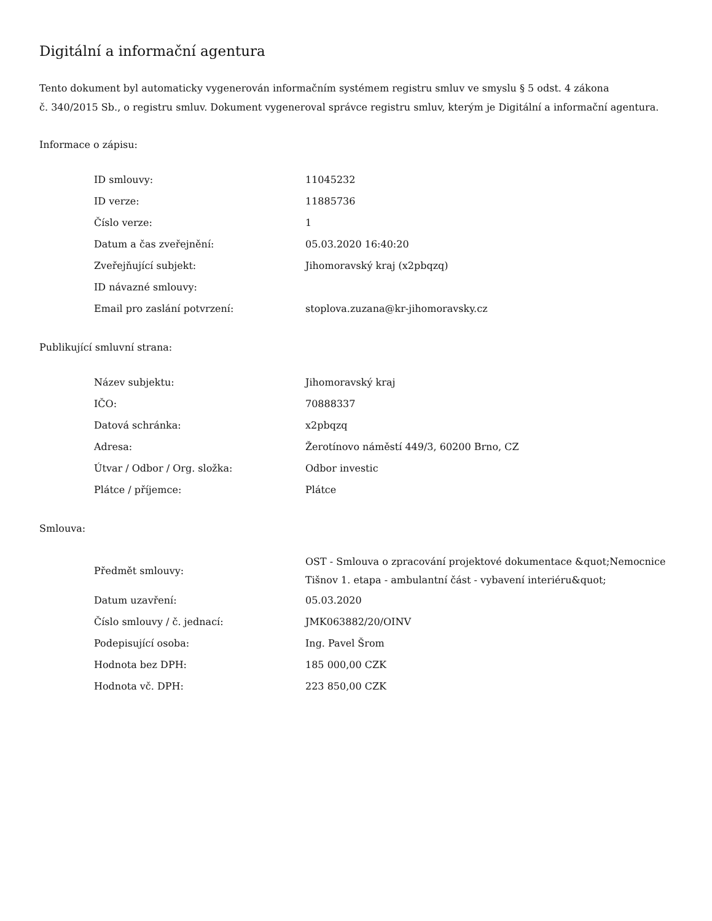Digitální a informační agentura
Tento dokument byl automaticky vygenerován informačním systémem registru smluv ve smyslu § 5 odst. 4 zákona
č. 340/2015 Sb., o registru smluv. Dokument vygeneroval správce registru smluv, kterým je Digitální a informační agentura.
Informace o zápisu:
| ID smlouvy: | 11045232 |
| ID verze: | 11885736 |
| Číslo verze: | 1 |
| Datum a čas zveřejnění: | 05.03.2020 16:40:20 |
| Zveřejňující subjekt: | Jihomoravský kraj (x2pbqzq) |
| ID návazné smlouvy: | |
| Email pro zaslání potvrzení: | stoplova.zuzana@kr-jihomoravsky.cz |
Publikující smluvní strana:
| Název subjektu: | Jihomoravský kraj |
| IČO: | 70888337 |
| Datová schránka: | x2pbqzq |
| Adresa: | Žerotínovo náměstí 449/3, 60200 Brno, CZ |
| Útvar / Odbor / Org. složka: | Odbor investic |
| Plátce / příjemce: | Plátce |
Smlouva:
| Předmět smlouvy: | OST - Smlouva o zpracování projektové dokumentace &quot;Nemocnice Tišnov 1. etapa - ambulantní část - vybavení interiéru&quot; |
| Datum uzavření: | 05.03.2020 |
| Číslo smlouvy / č. jednací: | JMK063882/20/OINV |
| Podepisující osoba: | Ing. Pavel Šrom |
| Hodnota bez DPH: | 185 000,00 CZK |
| Hodnota vč. DPH: | 223 850,00 CZK |